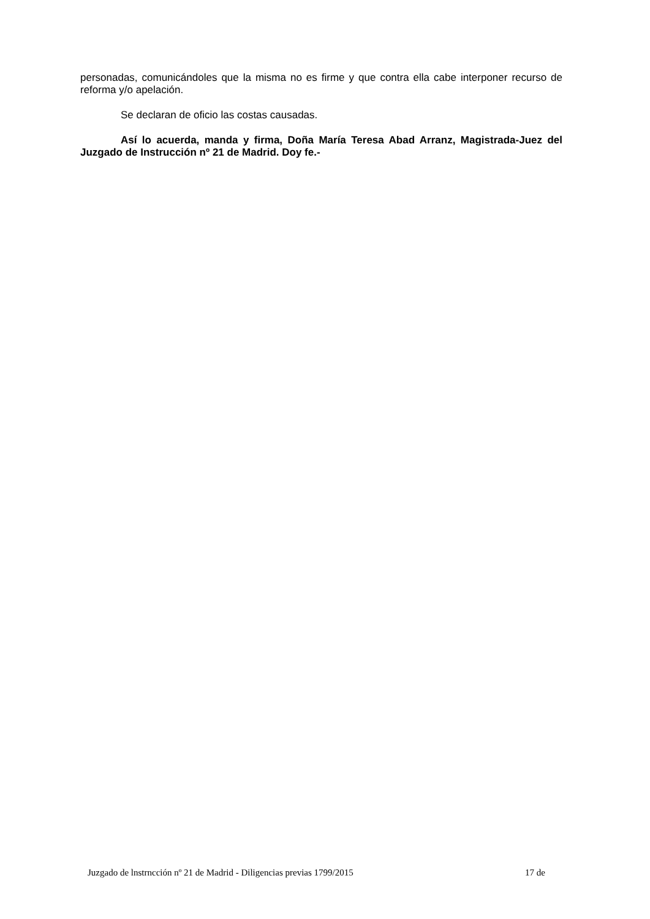personadas, comunicándoles que la misma no es firme y que contra ella cabe interponer recurso de reforma y/o apelación.
Se declaran de oficio las costas causadas.
Así lo acuerda, manda y firma, Doña María Teresa Abad Arranz, Magistrada-Juez del Juzgado de Instrucción nº 21 de Madrid. Doy fe.-
Juzgado de lnstrncción nº 21 de Madrid - Diligencias previas 1799/2015 17 de